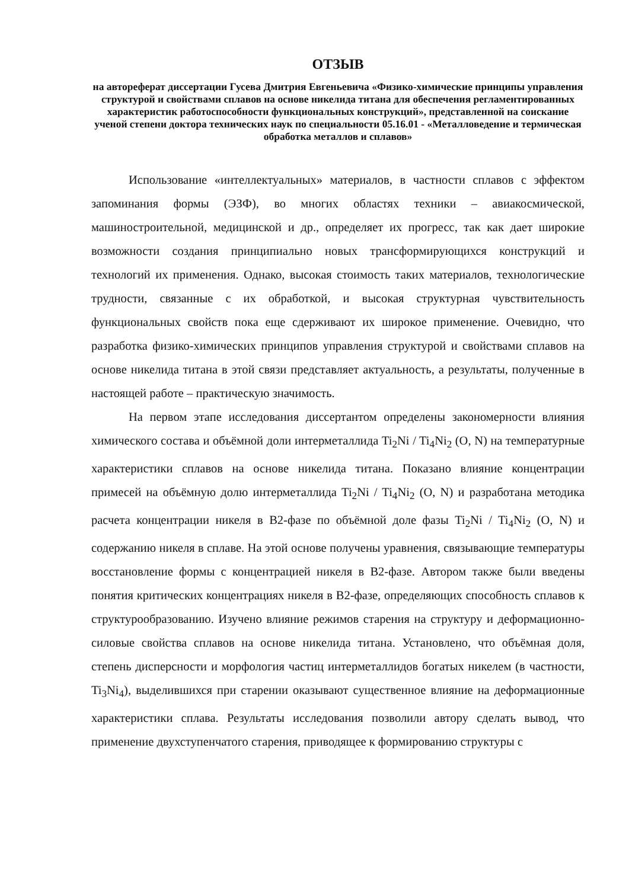ОТЗЫВ
на автореферат диссертации Гусева Дмитрия Евгеньевича «Физико-химические принципы управления структурой и свойствами сплавов на основе никелида титана для обеспечения регламентированных характеристик работоспособности функциональных конструкций», представленной на соискание ученой степени доктора технических наук по специальности 05.16.01 - «Металловедение и термическая обработка металлов и сплавов»
Использование «интеллектуальных» материалов, в частности сплавов с эффектом запоминания формы (ЭЗФ), во многих областях техники – авиакосмической, машиностроительной, медицинской и др., определяет их прогресс, так как дает широкие возможности создания принципиально новых трансформирующихся конструкций и технологий их применения. Однако, высокая стоимость таких материалов, технологические трудности, связанные с их обработкой, и высокая структурная чувствительность функциональных свойств пока еще сдерживают их широкое применение. Очевидно, что разработка физико-химических принципов управления структурой и свойствами сплавов на основе никелида титана в этой связи представляет актуальность, а результаты, полученные в настоящей работе – практическую значимость.
На первом этапе исследования диссертантом определены закономерности влияния химического состава и объёмной доли интерметаллида Ti<sub>2</sub>Ni / Ti<sub>4</sub>Ni<sub>2</sub> (O, N) на температурные характеристики сплавов на основе никелида титана. Показано влияние концентрации примесей на объёмную долю интерметаллида Ti<sub>2</sub>Ni / Ti<sub>4</sub>Ni<sub>2</sub> (O, N) и разработана методика расчета концентрации никеля в В2-фазе по объёмной доле фазы Ti<sub>2</sub>Ni / Ti<sub>4</sub>Ni<sub>2</sub> (O, N) и содержанию никеля в сплаве. На этой основе получены уравнения, связывающие температуры восстановление формы с концентрацией никеля в В2-фазе. Автором также были введены понятия критических концентрациях никеля в В2-фазе, определяющих способность сплавов к структурообразованию. Изучено влияние режимов старения на структуру и деформационно-силовые свойства сплавов на основе никелида титана. Установлено, что объёмная доля, степень дисперсности и морфология частиц интерметаллидов богатых никелем (в частности, Ti<sub>3</sub>Ni<sub>4</sub>), выделившихся при старении оказывают существенное влияние на деформационные характеристики сплава. Результаты исследования позволили автору сделать вывод, что применение двухступенчатого старения, приводящее к формированию структуры с